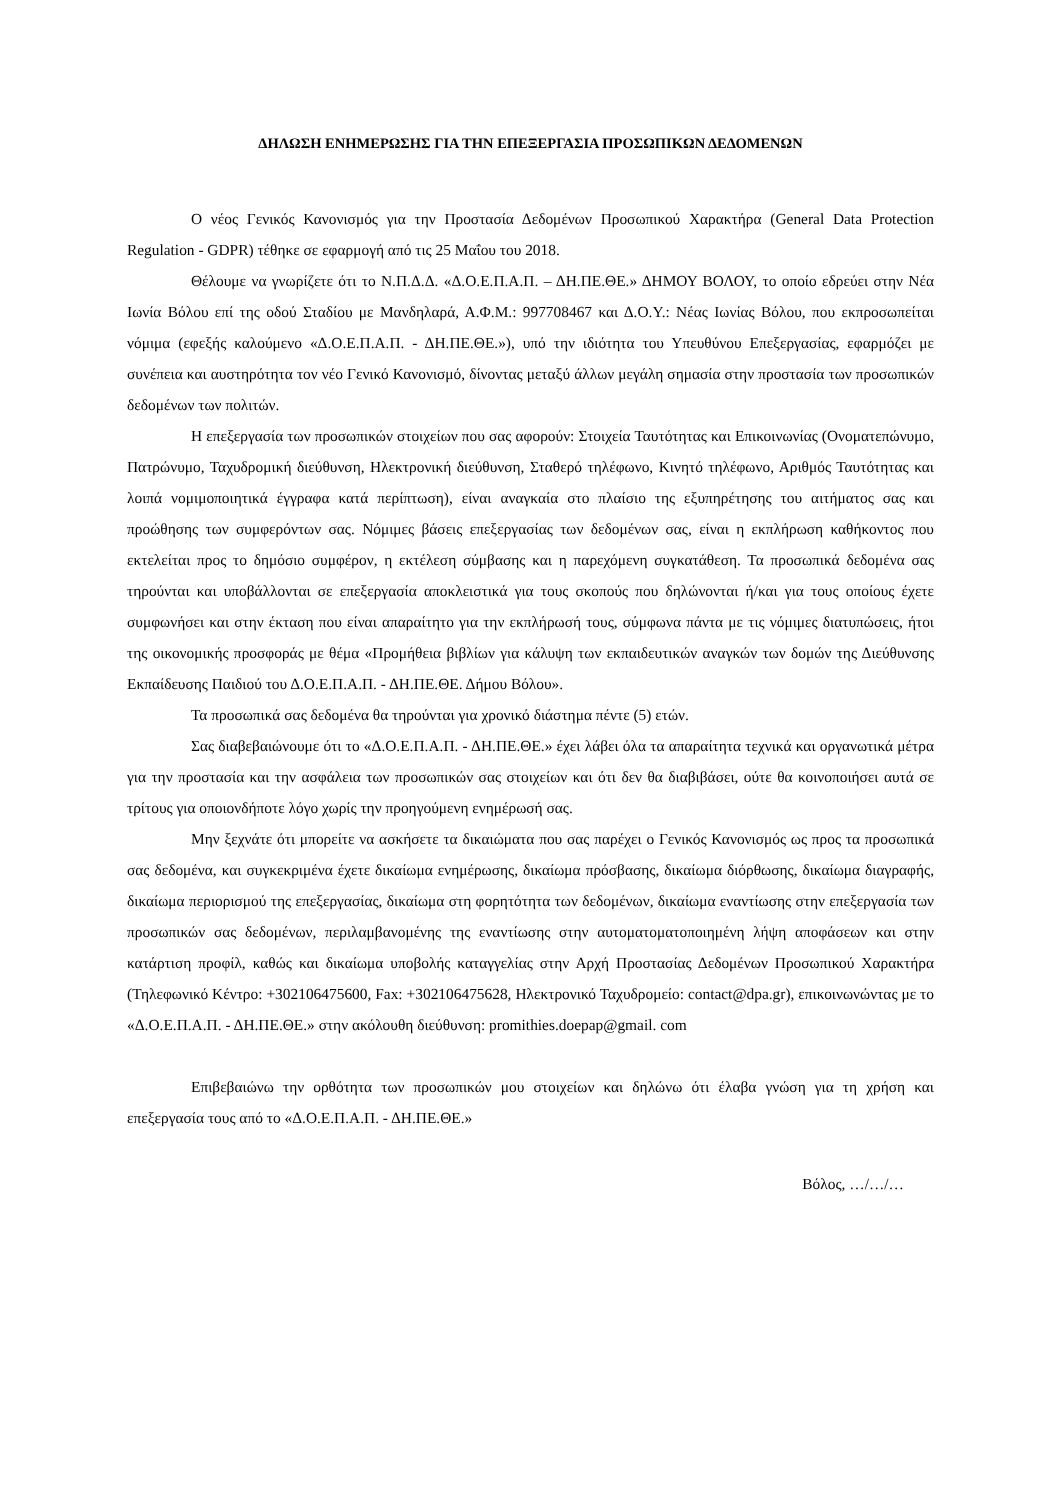ΔΗΛΩΣΗ ΕΝΗΜΕΡΩΣΗΣ ΓΙΑ ΤΗΝ ΕΠΕΞΕΡΓΑΣΙΑ ΠΡΟΣΩΠΙΚΩΝ ΔΕΔΟΜΕΝΩΝ
Ο νέος Γενικός Κανονισμός για την Προστασία Δεδομένων Προσωπικού Χαρακτήρα (General Data Protection Regulation - GDPR) τέθηκε σε εφαρμογή από τις 25 Μαΐου του 2018.
Θέλουμε να γνωρίζετε ότι το Ν.Π.Δ.Δ. «Δ.Ο.Ε.Π.Α.Π. – ΔΗ.ΠΕ.ΘΕ.» ΔΗΜΟΥ ΒΟΛΟΥ, το οποίο εδρεύει στην Νέα Ιωνία Βόλου επί της οδού Σταδίου με Μανδηλαρά, Α.Φ.Μ.: 997708467 και Δ.Ο.Υ.: Νέας Ιωνίας Βόλου, που εκπροσωπείται νόμιμα (εφεξής καλούμενο «Δ.Ο.Ε.Π.Α.Π. - ΔΗ.ΠΕ.ΘΕ.»), υπό την ιδιότητα του Υπευθύνου Επεξεργασίας, εφαρμόζει με συνέπεια και αυστηρότητα τον νέο Γενικό Κανονισμό, δίνοντας μεταξύ άλλων μεγάλη σημασία στην προστασία των προσωπικών δεδομένων των πολιτών.
Η επεξεργασία των προσωπικών στοιχείων που σας αφορούν: Στοιχεία Ταυτότητας και Επικοινωνίας (Ονοματεπώνυμο, Πατρώνυμο, Ταχυδρομική διεύθυνση, Ηλεκτρονική διεύθυνση, Σταθερό τηλέφωνο, Κινητό τηλέφωνο, Αριθμός Ταυτότητας και λοιπά νομιμοποιητικά έγγραφα κατά περίπτωση), είναι αναγκαία στο πλαίσιο της εξυπηρέτησης του αιτήματος σας και προώθησης των συμφερόντων σας. Νόμιμες βάσεις επεξεργασίας των δεδομένων σας, είναι η εκπλήρωση καθήκοντος που εκτελείται προς το δημόσιο συμφέρον, η εκτέλεση σύμβασης και η παρεχόμενη συγκατάθεση. Τα προσωπικά δεδομένα σας τηρούνται και υποβάλλονται σε επεξεργασία αποκλειστικά για τους σκοπούς που δηλώνονται ή/και για τους οποίους έχετε συμφωνήσει και στην έκταση που είναι απαραίτητο για την εκπλήρωσή τους, σύμφωνα πάντα με τις νόμιμες διατυπώσεις, ήτοι της οικονομικής προσφοράς με θέμα «Προμήθεια βιβλίων για κάλυψη των εκπαιδευτικών αναγκών των δομών της Διεύθυνσης Εκπαίδευσης Παιδιού του Δ.Ο.Ε.Π.Α.Π. - ΔΗ.ΠΕ.ΘΕ. Δήμου Βόλου».
Τα προσωπικά σας δεδομένα θα τηρούνται για χρονικό διάστημα πέντε (5) ετών.
Σας διαβεβαιώνουμε ότι το «Δ.Ο.Ε.Π.Α.Π. - ΔΗ.ΠΕ.ΘΕ.» έχει λάβει όλα τα απαραίτητα τεχνικά και οργανωτικά μέτρα για την προστασία και την ασφάλεια των προσωπικών σας στοιχείων και ότι δεν θα διαβιβάσει, ούτε θα κοινοποιήσει αυτά σε τρίτους για οποιονδήποτε λόγο χωρίς την προηγούμενη ενημέρωσή σας.
Μην ξεχνάτε ότι μπορείτε να ασκήσετε τα δικαιώματα που σας παρέχει ο Γενικός Κανονισμός ως προς τα προσωπικά σας δεδομένα, και συγκεκριμένα έχετε δικαίωμα ενημέρωσης, δικαίωμα πρόσβασης, δικαίωμα διόρθωσης, δικαίωμα διαγραφής, δικαίωμα περιορισμού της επεξεργασίας, δικαίωμα στη φορητότητα των δεδομένων, δικαίωμα εναντίωσης στην επεξεργασία των προσωπικών σας δεδομένων, περιλαμβανομένης της εναντίωσης στην αυτοματοματοποιημένη λήψη αποφάσεων και στην κατάρτιση προφίλ, καθώς και δικαίωμα υποβολής καταγγελίας στην Αρχή Προστασίας Δεδομένων Προσωπικού Χαρακτήρα (Τηλεφωνικό Κέντρο: +302106475600, Fax: +302106475628, Ηλεκτρονικό Ταχυδρομείο: contact@dpa.gr), επικοινωνώντας με το «Δ.Ο.Ε.Π.Α.Π. - ΔΗ.ΠΕ.ΘΕ.» στην ακόλουθη διεύθυνση: promithies.doepap@gmail. com
Επιβεβαιώνω την ορθότητα των προσωπικών μου στοιχείων και δηλώνω ότι έλαβα γνώση για τη χρήση και επεξεργασία τους από το «Δ.Ο.Ε.Π.Α.Π. - ΔΗ.ΠΕ.ΘΕ.»
Βόλος, …/…/…